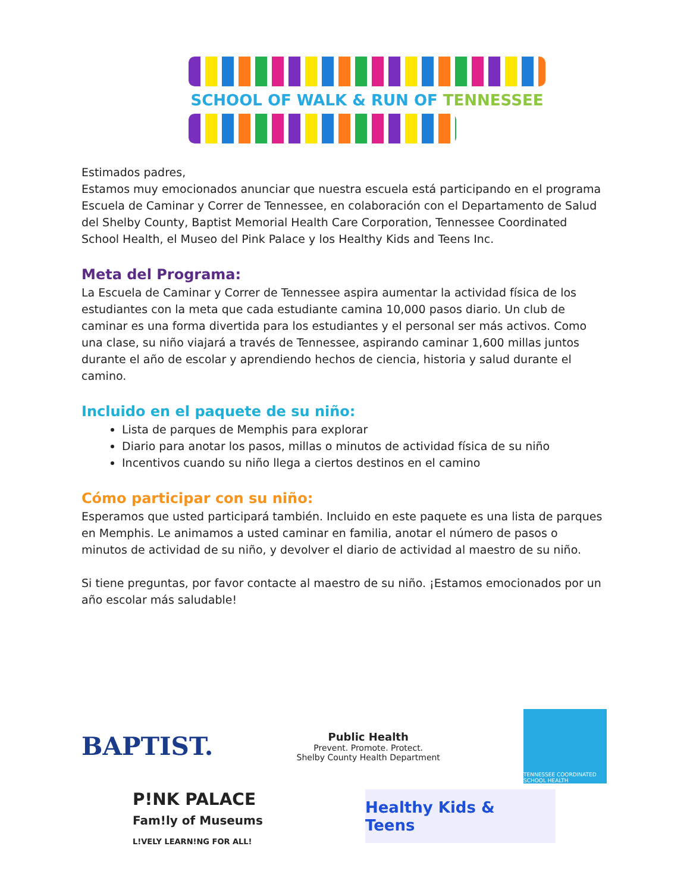SCHOOL OF WALK & RUN OF TENNESSEE
Estimados padres,
Estamos muy emocionados anunciar que nuestra escuela está participando en el programa Escuela de Caminar y Correr de Tennessee, en colaboración con el Departamento de Salud del Shelby County, Baptist Memorial Health Care Corporation, Tennessee Coordinated School Health, el Museo del Pink Palace y los Healthy Kids and Teens Inc.
Meta del Programa:
La Escuela de Caminar y Correr de Tennessee aspira aumentar la actividad física de los estudiantes con la meta que cada estudiante camina 10,000 pasos diario. Un club de caminar es una forma divertida para los estudiantes y el personal ser más activos. Como una clase, su niño viajará a través de Tennessee, aspirando caminar 1,600 millas juntos durante el año de escolar y aprendiendo hechos de ciencia, historia y salud durante el camino.
Incluido en el paquete de su niño:
Lista de parques de Memphis para explorar
Diario para anotar los pasos, millas o minutos de actividad física de su niño
Incentivos cuando su niño llega a ciertos destinos en el camino
Cómo participar con su niño:
Esperamos que usted participará también. Incluido en este paquete es una lista de parques en Memphis. Le animamos a usted caminar en familia, anotar el número de pasos o minutos de actividad de su niño, y devolver el diario de actividad al maestro de su niño.
Si tiene preguntas, por favor contacte al maestro de su niño. ¡Estamos emocionados por un año escolar más saludable!
BAPTIST.
Public Health
Prevent. Promote. Protect.
Shelby County Health Department
TENNESSEE COORDINATED SCHOOL HEALTH
P!NK PALACE
Fam!ly of Museums
L!VELY LEARN!NG FOR ALL!
Healthy Kids & Teens